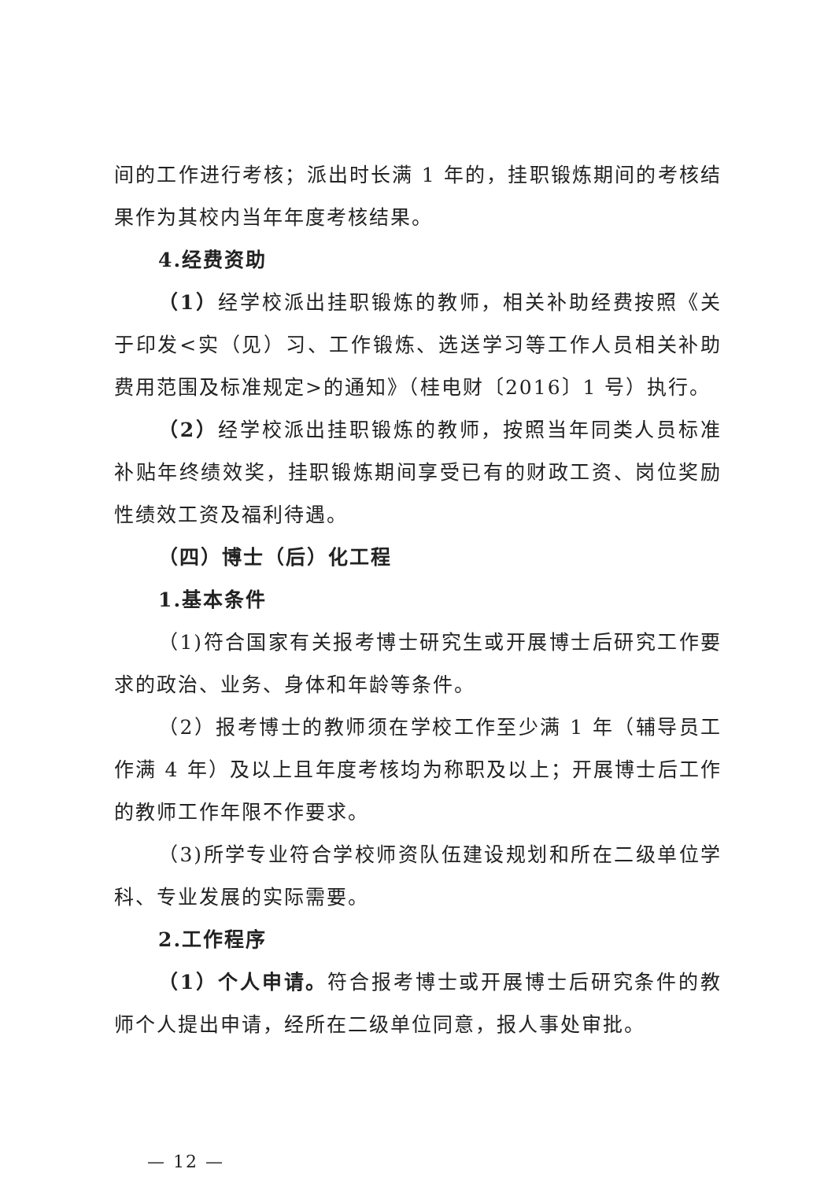间的工作进行考核；派出时长满 1 年的，挂职锻炼期间的考核结果作为其校内当年年度考核结果。
4.经费资助
（1）经学校派出挂职锻炼的教师，相关补助经费按照《关于印发<实（见）习、工作锻炼、选送学习等工作人员相关补助费用范围及标准规定>的通知》（桂电财〔2016〕1 号）执行。
（2）经学校派出挂职锻炼的教师，按照当年同类人员标准补贴年终绩效奖，挂职锻炼期间享受已有的财政工资、岗位奖励性绩效工资及福利待遇。
（四）博士（后）化工程
1.基本条件
（1)符合国家有关报考博士研究生或开展博士后研究工作要求的政治、业务、身体和年龄等条件。
（2）报考博士的教师须在学校工作至少满 1 年（辅导员工作满 4 年）及以上且年度考核均为称职及以上；开展博士后工作的教师工作年限不作要求。
（3)所学专业符合学校师资队伍建设规划和所在二级单位学科、专业发展的实际需要。
2.工作程序
（1）个人申请。符合报考博士或开展博士后研究条件的教师个人提出申请，经所在二级单位同意，报人事处审批。
— 12 —